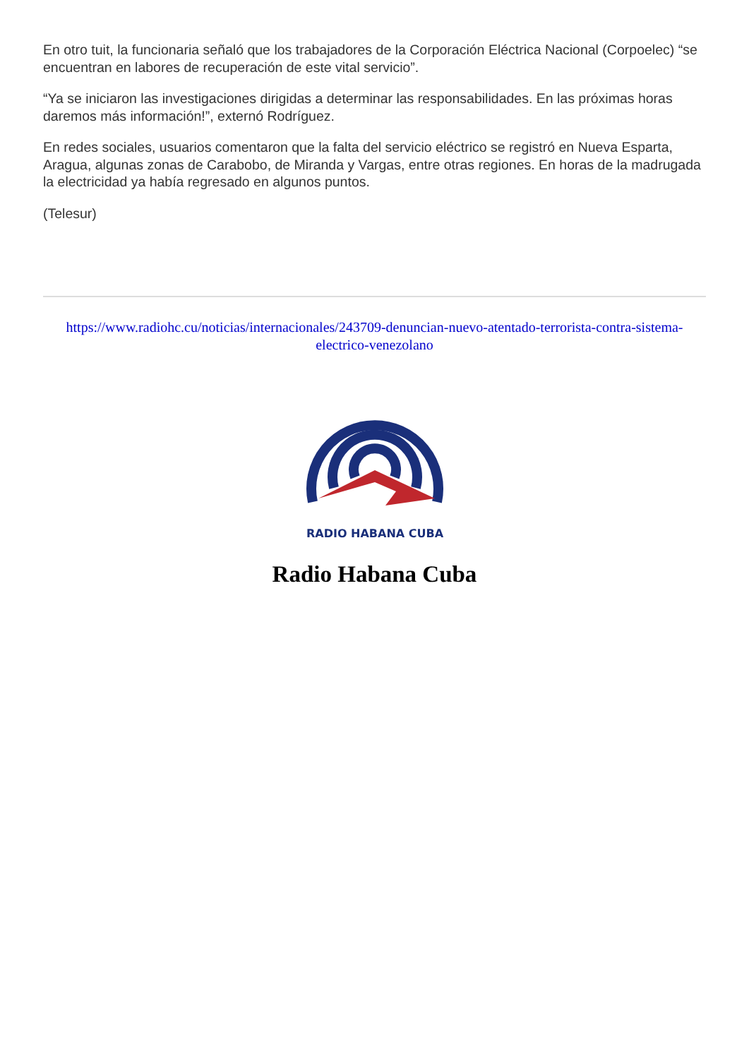En otro tuit, la funcionaria señaló que los trabajadores de la Corporación Eléctrica Nacional (Corpoelec) “se encuentran en labores de recuperación de este vital servicio”.
“Ya se iniciaron las investigaciones dirigidas a determinar las responsabilidades. En las próximas horas daremos más información!”, externó Rodríguez.
En redes sociales, usuarios comentaron que la falta del servicio eléctrico se registró en Nueva Esparta, Aragua, algunas zonas de Carabobo, de Miranda y Vargas, entre otras regiones. En horas de la madrugada la electricidad ya había regresado en algunos puntos.
(Telesur)
https://www.radiohc.cu/noticias/internacionales/243709-denuncian-nuevo-atentado-terrorista-contra-sistema-electrico-venezolano
RADIO HABANA CUBA
Radio Habana Cuba